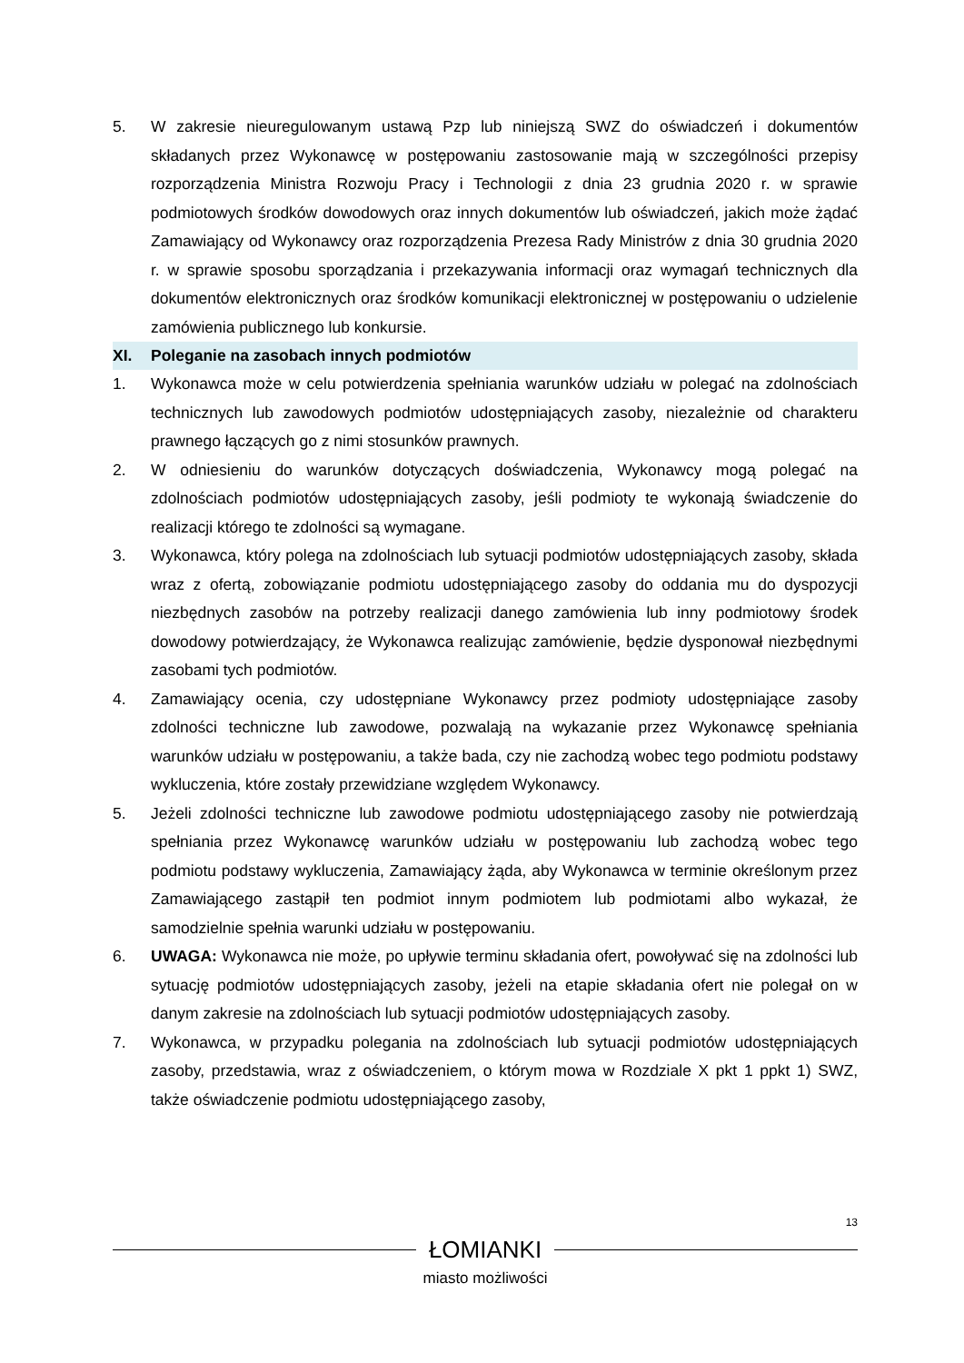5. W zakresie nieuregulowanym ustawą Pzp lub niniejszą SWZ do oświadczeń i dokumentów składanych przez Wykonawcę w postępowaniu zastosowanie mają w szczególności przepisy rozporządzenia Ministra Rozwoju Pracy i Technologii z dnia 23 grudnia 2020 r. w sprawie podmiotowych środków dowodowych oraz innych dokumentów lub oświadczeń, jakich może żądać Zamawiający od Wykonawcy oraz rozporządzenia Prezesa Rady Ministrów z dnia 30 grudnia 2020 r. w sprawie sposobu sporządzania i przekazywania informacji oraz wymagań technicznych dla dokumentów elektronicznych oraz środków komunikacji elektronicznej w postępowaniu o udzielenie zamówienia publicznego lub konkursie.
XI. Poleganie na zasobach innych podmiotów
1. Wykonawca może w celu potwierdzenia spełniania warunków udziału w polegać na zdolnościach technicznych lub zawodowych podmiotów udostępniających zasoby, niezależnie od charakteru prawnego łączących go z nimi stosunków prawnych.
2. W odniesieniu do warunków dotyczących doświadczenia, Wykonawcy mogą polegać na zdolnościach podmiotów udostępniających zasoby, jeśli podmioty te wykonają świadczenie do realizacji którego te zdolności są wymagane.
3. Wykonawca, który polega na zdolnościach lub sytuacji podmiotów udostępniających zasoby, składa wraz z ofertą, zobowiązanie podmiotu udostępniającego zasoby do oddania mu do dyspozycji niezbędnych zasobów na potrzeby realizacji danego zamówienia lub inny podmiotowy środek dowodowy potwierdzający, że Wykonawca realizując zamówienie, będzie dysponował niezbędnymi zasobami tych podmiotów.
4. Zamawiający ocenia, czy udostępniane Wykonawcy przez podmioty udostępniające zasoby zdolności techniczne lub zawodowe, pozwalają na wykazanie przez Wykonawcę spełniania warunków udziału w postępowaniu, a także bada, czy nie zachodzą wobec tego podmiotu podstawy wykluczenia, które zostały przewidziane względem Wykonawcy.
5. Jeżeli zdolności techniczne lub zawodowe podmiotu udostępniającego zasoby nie potwierdzają spełniania przez Wykonawcę warunków udziału w postępowaniu lub zachodzą wobec tego podmiotu podstawy wykluczenia, Zamawiający żąda, aby Wykonawca w terminie określonym przez Zamawiającego zastąpił ten podmiot innym podmiotem lub podmiotami albo wykazał, że samodzielnie spełnia warunki udziału w postępowaniu.
6. UWAGA: Wykonawca nie może, po upływie terminu składania ofert, powoływać się na zdolności lub sytuację podmiotów udostępniających zasoby, jeżeli na etapie składania ofert nie polegał on w danym zakresie na zdolnościach lub sytuacji podmiotów udostępniających zasoby.
7. Wykonawca, w przypadku polegania na zdolnościach lub sytuacji podmiotów udostępniających zasoby, przedstawia, wraz z oświadczeniem, o którym mowa w Rozdziale X pkt 1 ppkt 1) SWZ, także oświadczenie podmiotu udostępniającego zasoby,
13
ŁOMIANKI
miasto możliwości